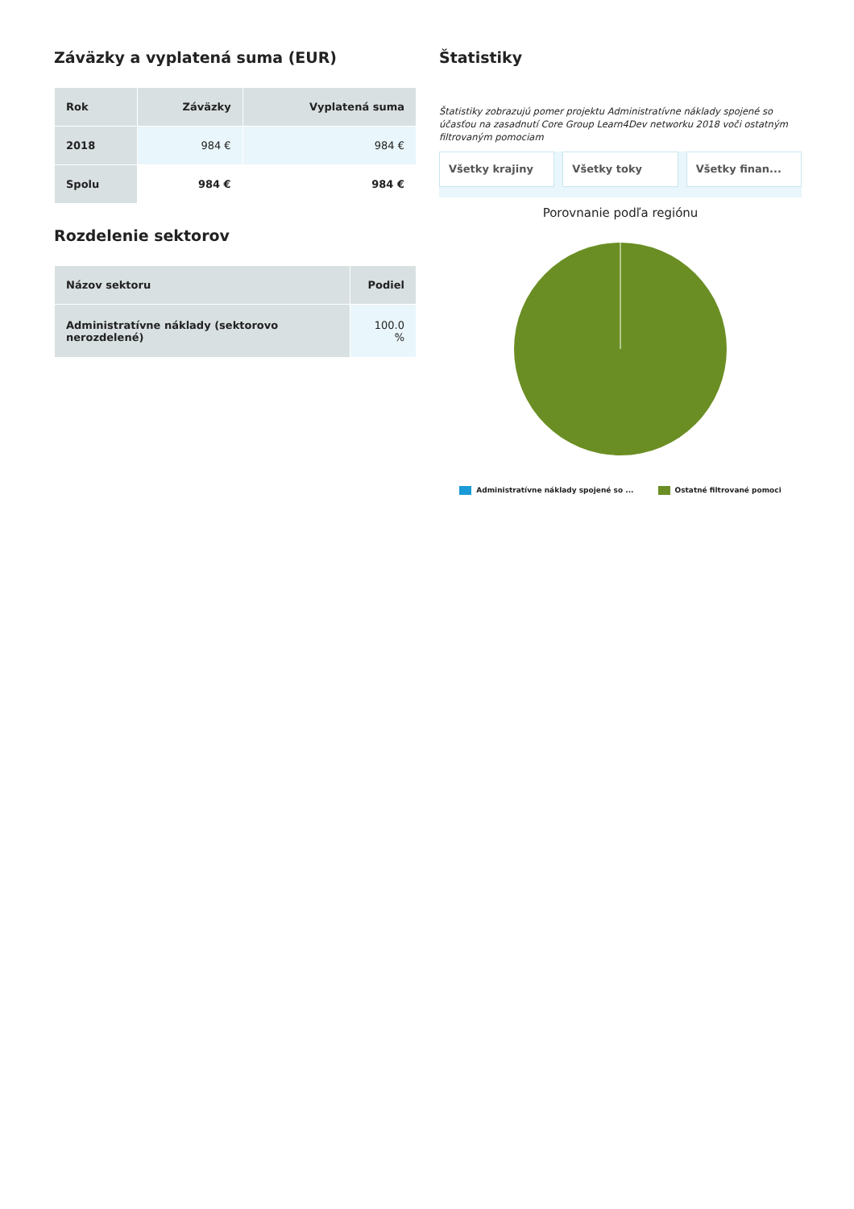Záväzky a vyplatená suma (EUR)
| Rok | Záväzky | Vyplatená suma |
| --- | --- | --- |
| 2018 | 984 € | 984 € |
| Spolu | 984 € | 984 € |
Rozdelenie sektorov
| Názov sektoru | Podiel |
| --- | --- |
| Administratívne náklady (sektorovo nerozdelené) | 100.0 % |
Štatistiky
Štatistiky zobrazujú pomer projektu Administratívne náklady spojené so účasťou na zasadnutí Core Group Learn4Dev networku 2018 voči ostatným filtrovaným pomociam
Všetky krajiny Všetky toky Všetky finan...
Porovnanie podľa regiónu
Administratívne náklady spojené so ... Ostatné filtrované pomoci